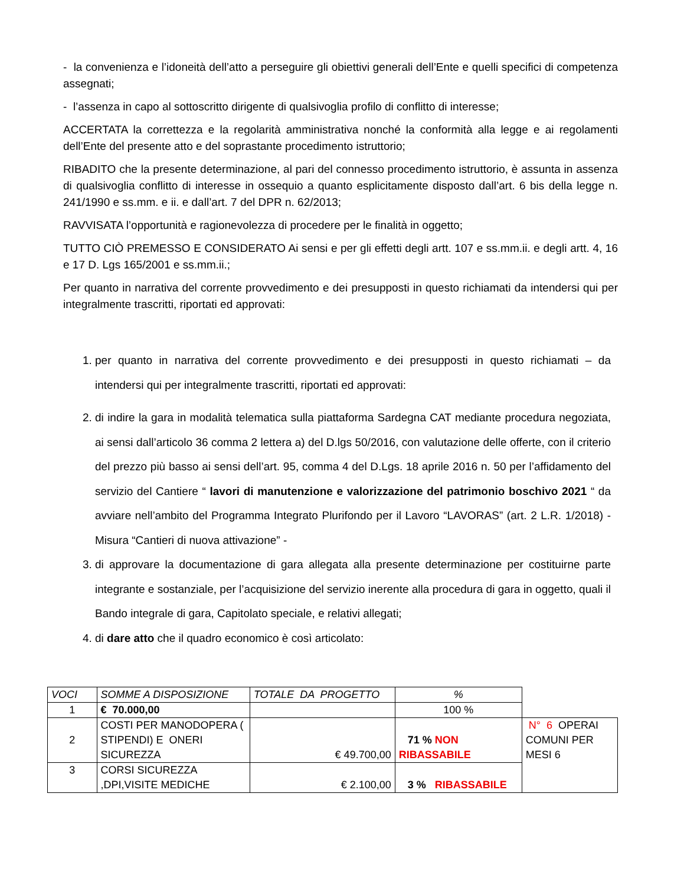- la convenienza e l’idoneità dell’atto a perseguire gli obiettivi generali dell’Ente e quelli specifici di competenza assegnati;
- l’assenza in capo al sottoscritto dirigente di qualsivoglia profilo di conflitto di interesse;
ACCERTATA la correttezza e la regolarità amministrativa nonché la conformità alla legge e ai regolamenti dell’Ente del presente atto e del soprastante procedimento istruttorio;
RIBADITO che la presente determinazione, al pari del connesso procedimento istruttorio, è assunta in assenza di qualsivoglia conflitto di interesse in ossequio a quanto esplicitamente disposto dall’art. 6 bis della legge n. 241/1990 e ss.mm. e ii. e dall’art. 7 del DPR n. 62/2013;
RAVVISATA l’opportunità e ragionevolezza di procedere per le finalità in oggetto;
TUTTO CIÒ PREMESSO E CONSIDERATO Ai sensi e per gli effetti degli artt. 107 e ss.mm.ii. e degli artt. 4, 16 e 17 D. Lgs 165/2001 e ss.mm.ii.;
Per quanto in narrativa del corrente provvedimento e dei presupposti in questo richiamati da intendersi qui per integralmente trascritti, riportati ed approvati:
1. per quanto in narrativa del corrente provvedimento e dei presupposti in questo richiamati – da intendersi qui per integralmente trascritti, riportati ed approvati:
2. di indire la gara in modalità telematica sulla piattaforma Sardegna CAT mediante procedura negoziata, ai sensi dall’articolo 36 comma 2 lettera a) del D.lgs 50/2016, con valutazione delle offerte, con il criterio del prezzo più basso ai sensi dell’art. 95, comma 4 del D.Lgs. 18 aprile 2016 n. 50 per l’affidamento del servizio del Cantiere “ lavori di manutenzione e valorizzazione del patrimonio boschivo 2021 “ da avviare nell’ambito del Programma Integrato Plurifondo per il Lavoro “LAVORAS” (art. 2 L.R. 1/2018) - Misura “Cantieri di nuova attivazione” -
3. di approvare la documentazione di gara allegata alla presente determinazione per costituirne parte integrante e sostanziale, per l’acquisizione del servizio inerente alla procedura di gara in oggetto, quali il Bando integrale di gara, Capitolato speciale, e relativi allegati;
4. di dare atto che il quadro economico è così articolato:
| VOCI | SOMME A DISPOSIZIONE | TOTALE DA PROGETTO | % | |
| 1 | € 70.000,00 | | 100 % | |
| 2 | COSTI PER MANODOPERA ( STIPENDI) E ONERI SICUREZZA | € 49.700,00 | 71 % NON RIBASSABILE | N° 6 OPERAI COMUNI PER MESI 6 |
| 3 | CORSI SICUREZZA ,DPI,VISITE MEDICHE | € 2.100,00 | 3 % RIBASSABILE | |